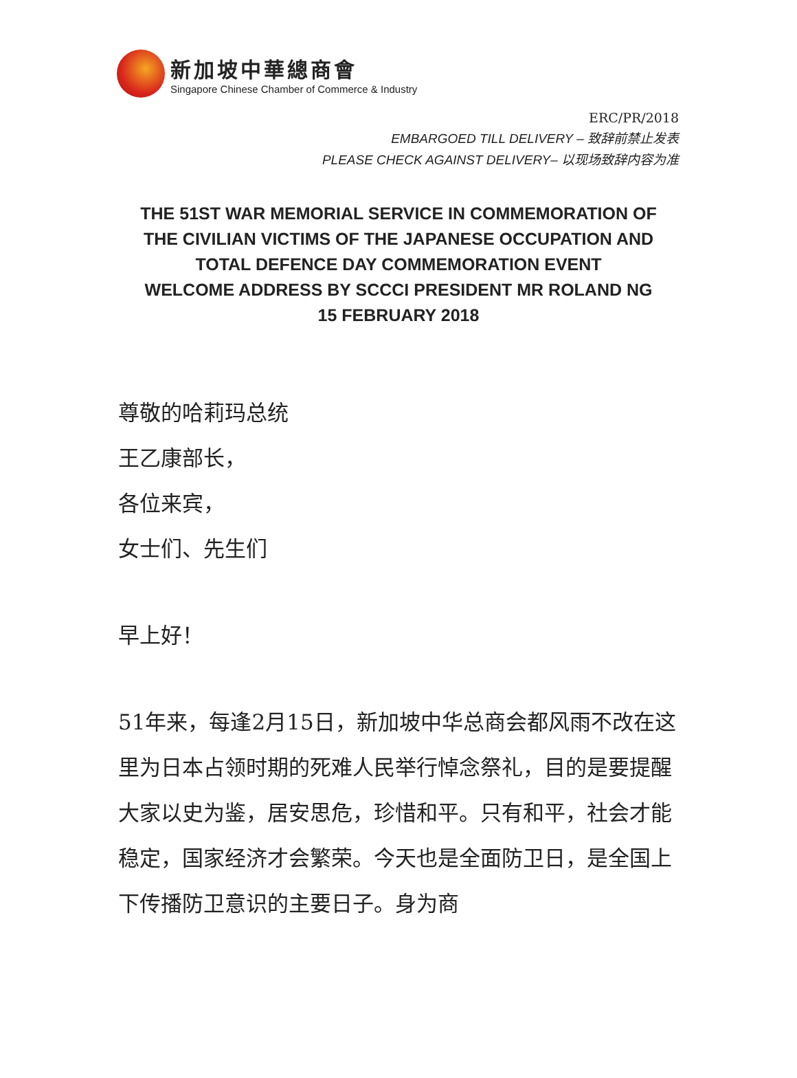新加坡中華總商會
Singapore Chinese Chamber of Commerce & Industry
ERC/PR/2018
EMBARGOED TILL DELIVERY – 致辞前禁止发表
PLEASE CHECK AGAINST DELIVERY– 以现场致辞内容为准
THE 51ST WAR MEMORIAL SERVICE IN COMMEMORATION OF
THE CIVILIAN VICTIMS OF THE JAPANESE OCCUPATION AND
TOTAL DEFENCE DAY COMMEMORATION EVENT
WELCOME ADDRESS BY SCCCI PRESIDENT MR ROLAND NG
15 FEBRUARY 2018
尊敬的哈莉玛总统
王乙康部长，
各位来宾，
女士们、先生们
早上好！
51年来，每逢2月15日，新加坡中华总商会都风雨不改在这里为日本占领时期的死难人民举行悼念祭礼，目的是要提醒大家以史为鉴，居安思危，珍惜和平。只有和平，社会才能稳定，国家经济才会繁荣。今天也是全面防卫日，是全国上下传播防卫意识的主要日子。身为商